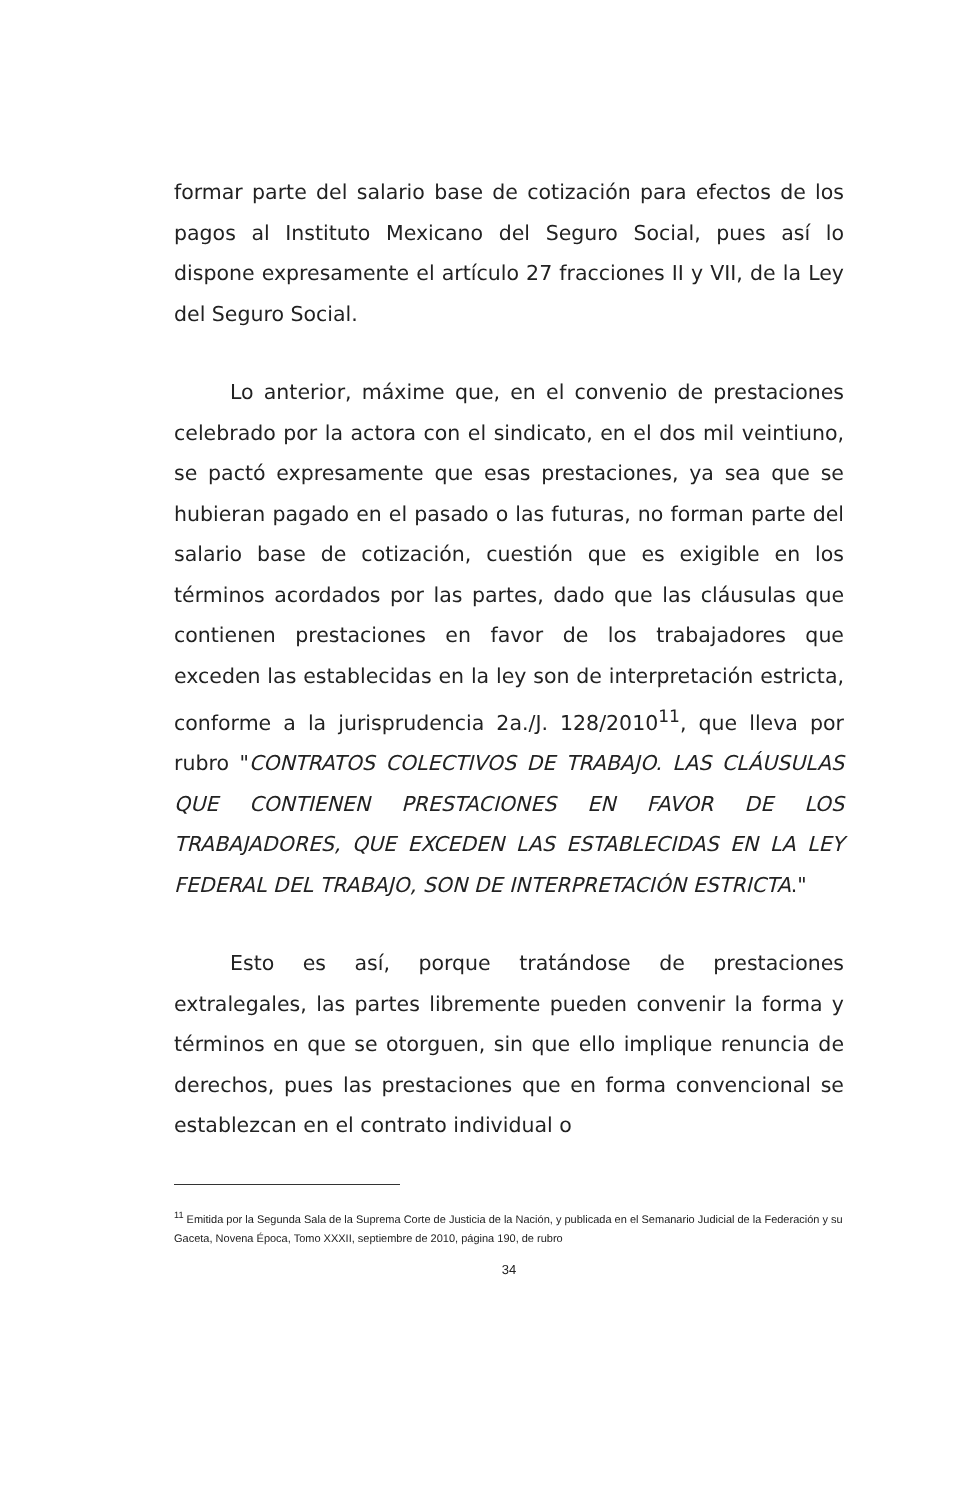formar parte del salario base de cotización para efectos de los pagos al Instituto Mexicano del Seguro Social, pues así lo dispone expresamente el artículo 27 fracciones II y VII, de la Ley del Seguro Social.
Lo anterior, máxime que, en el convenio de prestaciones celebrado por la actora con el sindicato, en el dos mil veintiuno, se pactó expresamente que esas prestaciones, ya sea que se hubieran pagado en el pasado o las futuras, no forman parte del salario base de cotización, cuestión que es exigible en los términos acordados por las partes, dado que las cláusulas que contienen prestaciones en favor de los trabajadores que exceden las establecidas en la ley son de interpretación estricta, conforme a la jurisprudencia 2a./J. 128/2010<sup>11</sup>, que lleva por rubro "CONTRATOS COLECTIVOS DE TRABAJO. LAS CLÁUSULAS QUE CONTIENEN PRESTACIONES EN FAVOR DE LOS TRABAJADORES, QUE EXCEDEN LAS ESTABLECIDAS EN LA LEY FEDERAL DEL TRABAJO, SON DE INTERPRETACIÓN ESTRICTA."
Esto es así, porque tratándose de prestaciones extralegales, las partes libremente pueden convenir la forma y términos en que se otorguen, sin que ello implique renuncia de derechos, pues las prestaciones que en forma convencional se establezcan en el contrato individual o
<sup>11</sup> Emitida por la Segunda Sala de la Suprema Corte de Justicia de la Nación, y publicada en el Semanario Judicial de la Federación y su Gaceta, Novena Época, Tomo XXXII, septiembre de 2010, página 190, de rubro
34